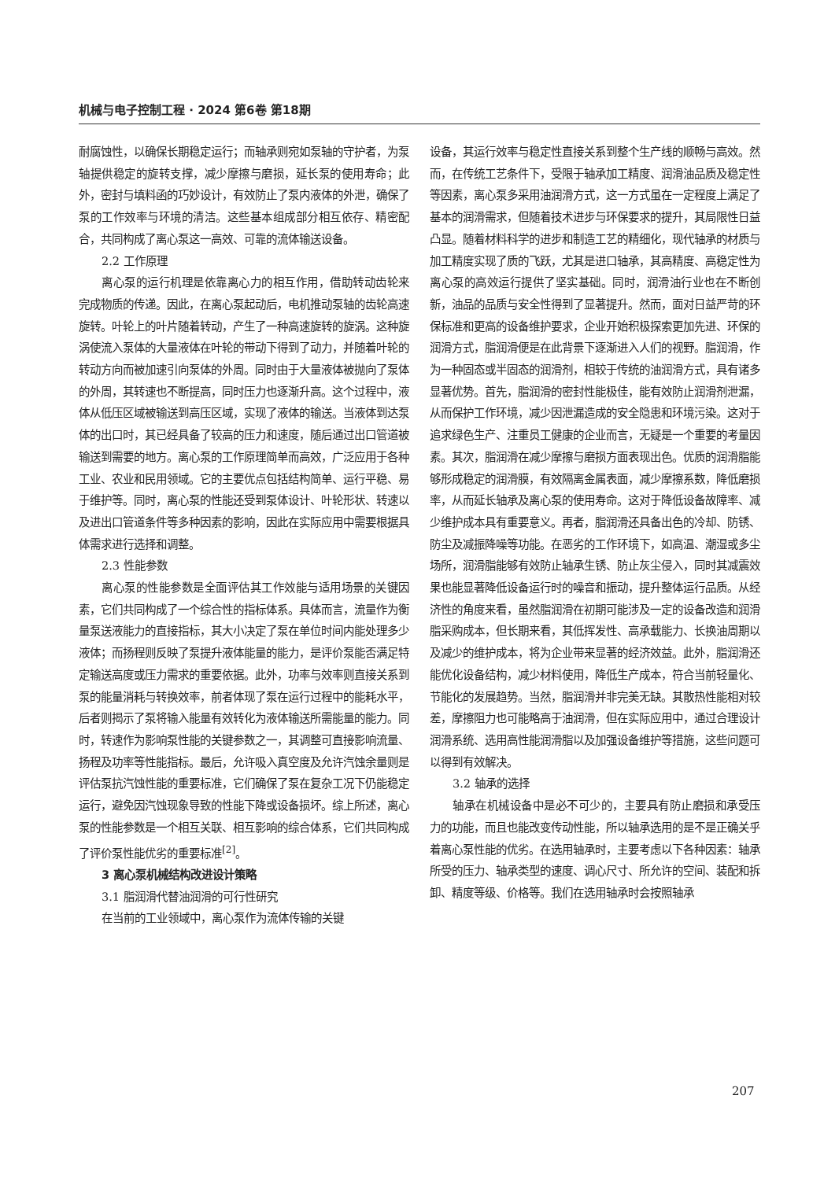机械与电子控制工程 · 2024 第6卷 第18期
耐腐蚀性，以确保长期稳定运行；而轴承则宛如泵轴的守护者，为泵轴提供稳定的旋转支撑，减少摩擦与磨损，延长泵的使用寿命；此外，密封与填料函的巧妙设计，有效防止了泵内液体的外泄，确保了泵的工作效率与环境的清洁。这些基本组成部分相互依存、精密配合，共同构成了离心泵这一高效、可靠的流体输送设备。
2.2 工作原理
离心泵的运行机理是依靠离心力的相互作用，借助转动齿轮来完成物质的传递。因此，在离心泵起动后，电机推动泵轴的齿轮高速旋转。叶轮上的叶片随着转动，产生了一种高速旋转的旋涡。这种旋涡使流入泵体的大量液体在叶轮的带动下得到了动力，并随着叶轮的转动方向而被加速引向泵体的外周。同时由于大量液体被抛向了泵体的外周，其转速也不断提高，同时压力也逐渐升高。这个过程中，液体从低压区域被输送到高压区域，实现了液体的输送。当液体到达泵体的出口时，其已经具备了较高的压力和速度，随后通过出口管道被输送到需要的地方。离心泵的工作原理简单而高效，广泛应用于各种工业、农业和民用领域。它的主要优点包括结构简单、运行平稳、易于维护等。同时，离心泵的性能还受到泵体设计、叶轮形状、转速以及进出口管道条件等多种因素的影响，因此在实际应用中需要根据具体需求进行选择和调整。
2.3 性能参数
离心泵的性能参数是全面评估其工作效能与适用场景的关键因素，它们共同构成了一个综合性的指标体系。具体而言，流量作为衡量泵送液能力的直接指标，其大小决定了泵在单位时间内能处理多少液体；而扬程则反映了泵提升液体能量的能力，是评价泵能否满足特定输送高度或压力需求的重要依据。此外，功率与效率则直接关系到泵的能量消耗与转换效率，前者体现了泵在运行过程中的能耗水平，后者则揭示了泵将输入能量有效转化为液体输送所需能量的能力。同时，转速作为影响泵性能的关键参数之一，其调整可直接影响流量、扬程及功率等性能指标。最后，允许吸入真空度及允许汽蚀余量则是评估泵抗汽蚀性能的重要标准，它们确保了泵在复杂工况下仍能稳定运行，避免因汽蚀现象导致的性能下降或设备损坏。综上所述，离心泵的性能参数是一个相互关联、相互影响的综合体系，它们共同构成了评价泵性能优劣的重要标准<sup>[2]</sup>。
3 离心泵机械结构改进设计策略
3.1 脂润滑代替油润滑的可行性研究
在当前的工业领域中，离心泵作为流体传输的关键
设备，其运行效率与稳定性直接关系到整个生产线的顺畅与高效。然而，在传统工艺条件下，受限于轴承加工精度、润滑油品质及稳定性等因素，离心泵多采用油润滑方式，这一方式虽在一定程度上满足了基本的润滑需求，但随着技术进步与环保要求的提升，其局限性日益凸显。随着材料科学的进步和制造工艺的精细化，现代轴承的材质与加工精度实现了质的飞跃，尤其是进口轴承，其高精度、高稳定性为离心泵的高效运行提供了坚实基础。同时，润滑油行业也在不断创新，油品的品质与安全性得到了显著提升。然而，面对日益严苛的环保标准和更高的设备维护要求，企业开始积极探索更加先进、环保的润滑方式，脂润滑便是在此背景下逐渐进入人们的视野。脂润滑，作为一种固态或半固态的润滑剂，相较于传统的油润滑方式，具有诸多显著优势。首先，脂润滑的密封性能极佳，能有效防止润滑剂泄漏，从而保护工作环境，减少因泄漏造成的安全隐患和环境污染。这对于追求绿色生产、注重员工健康的企业而言，无疑是一个重要的考量因素。其次，脂润滑在减少摩擦与磨损方面表现出色。优质的润滑脂能够形成稳定的润滑膜，有效隔离金属表面，减少摩擦系数，降低磨损率，从而延长轴承及离心泵的使用寿命。这对于降低设备故障率、减少维护成本具有重要意义。再者，脂润滑还具备出色的冷却、防锈、防尘及减振降噪等功能。在恶劣的工作环境下，如高温、潮湿或多尘场所，润滑脂能够有效防止轴承生锈、防止灰尘侵入，同时其减震效果也能显著降低设备运行时的噪音和振动，提升整体运行品质。从经济性的角度来看，虽然脂润滑在初期可能涉及一定的设备改造和润滑脂采购成本，但长期来看，其低挥发性、高承载能力、长换油周期以及减少的维护成本，将为企业带来显著的经济效益。此外，脂润滑还能优化设备结构，减少材料使用，降低生产成本，符合当前轻量化、节能化的发展趋势。当然，脂润滑并非完美无缺。其散热性能相对较差，摩擦阻力也可能略高于油润滑，但在实际应用中，通过合理设计润滑系统、选用高性能润滑脂以及加强设备维护等措施，这些问题可以得到有效解决。
3.2 轴承的选择
轴承在机械设备中是必不可少的，主要具有防止磨损和承受压力的功能，而且也能改变传动性能，所以轴承选用的是不是正确关乎着离心泵性能的优劣。在选用轴承时，主要考虑以下各种因素：轴承所受的压力、轴承类型的速度、调心尺寸、所允许的空间、装配和拆卸、精度等级、价格等。我们在选用轴承时会按照轴承
207